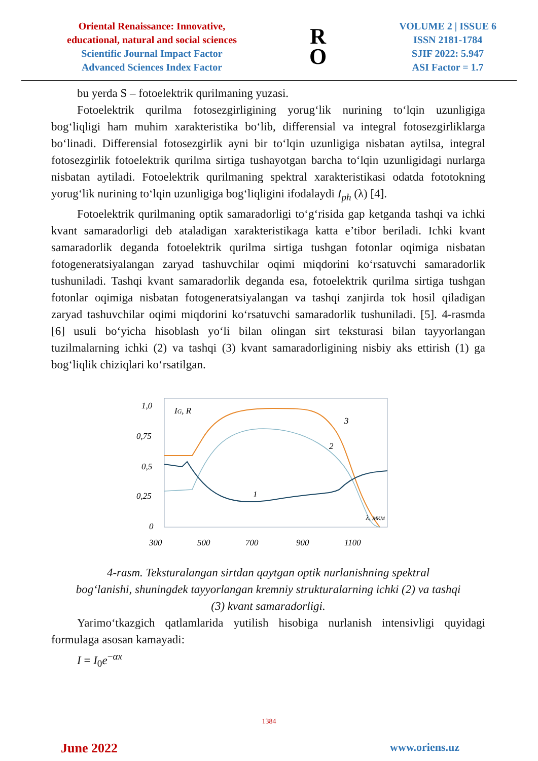Oriental Renaissance: Innovative,
educational, natural and social sciences
Scientific Journal Impact Factor
Advanced Sciences Index Factor
R
O
VOLUME 2 | ISSUE 6
ISSN 2181-1784
SJIF 2022: 5.947
ASI Factor = 1.7
bu yerda S – fotoelektrik qurilmaning yuzasi.
Fotoelektrik qurilma fotosezgirligining yorug‘lik nurining to‘lqin uzunligiga bog‘liqligi ham muhim xarakteristika bo‘lib, differensial va integral fotosezgirliklarga bo‘linadi. Differensial fotosezgirlik ayni bir to‘lqin uzunligiga nisbatan aytilsa, integral fotosezgirlik fotoelektrik qurilma sirtiga tushayotgan barcha to‘lqin uzunligidagi nurlarga nisbatan aytiladi. Fotoelektrik qurilmaning spektral xarakteristikasi odatda fototokning yorug‘lik nurining to‘lqin uzunligiga bog‘liqligini ifodalaydi I<sub>ph</sub> (λ) [4].
Fotoelektrik qurilmaning optik samaradorligi to‘g‘risida gap ketganda tashqi va ichki kvant samaradorligi deb ataladigan xarakteristikaga katta e’tibor beriladi. Ichki kvant samaradorlik deganda fotoelektrik qurilma sirtiga tushgan fotonlar oqimiga nisbatan fotogeneratsiyalangan zaryad tashuvchilar oqimi miqdorini ko‘rsatuvchi samaradorlik tushuniladi. Tashqi kvant samaradorlik deganda esa, fotoelektrik qurilma sirtiga tushgan fotonlar oqimiga nisbatan fotogeneratsiyalangan va tashqi zanjirda tok hosil qiladigan zaryad tashuvchilar oqimi miqdorini ko‘rsatuvchi samaradorlik tushuniladi. [5]. 4-rasmda [6] usuli bo‘yicha hisoblash yo‘li bilan olingan sirt teksturasi bilan tayyorlangan tuzilmalarning ichki (2) va tashqi (3) kvant samaradorligining nisbiy aks ettirish (1) ga bog‘liqlik chiziqlari ko‘rsatilgan.
1,0
0,75
0,5
0,25
0
IG, R
3
2
1
λ, мкм
300
500
700
900
1100
4-rasm. Teksturalangan sirtdan qaytgan optik nurlanishning spektral
bog‘lanishi, shuningdek tayyorlangan kremniy strukturalarning ichki (2) va tashqi
(3) kvant samaradorligi.
Yarimo‘tkazgich qatlamlarida yutilish hisobiga nurlanish intensivligi quyidagi formulaga asosan kamayadi:
I = I<sub>0</sub>e<sup>−αx</sup>
1384
June 2022 www.oriens.uz